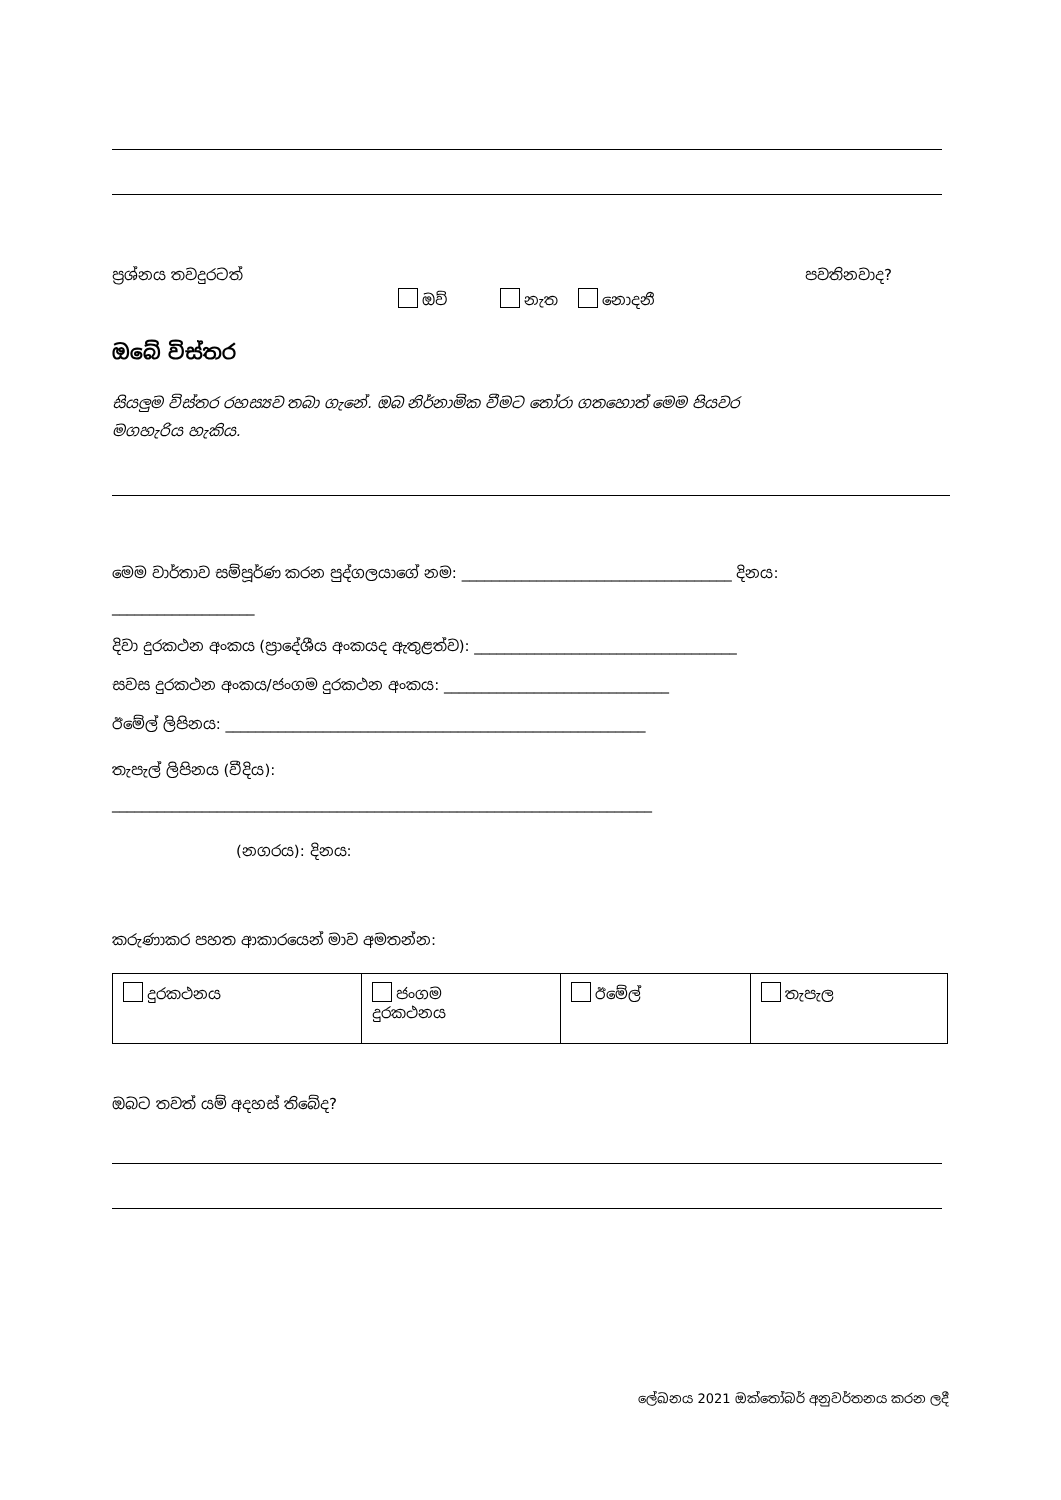ප්‍රශ්නය තවදුරටත් පවතිනවාද?
ඔව් නැත නොදනී
ඔබේ විස්තර
සියලුම විස්තර රහස්‍යව තබා ගැනේ. ඔබ නිර්නාමික වීමට තෝරා ගතහොත් මෙම පියවර මගහැරිය හැකිය.
මෙම වාර්තාව සම්පූර්ණ කරන පුද්ගලයාගේ නම: ____________________________________ දිනය:
___________________
දිවා දුරකථන අංකය (ප්‍රාදේශීය අංකයද ඇතුළත්ව): ___________________________________
සවස දුරකථන අංකය/ජංගම දුරකථන අංකය: ______________________________
ඊමේල් ලිපිනය: ________________________________________________________
තැපැල් ලිපිනය (වීදිය):
________________________________________________________________________
(නගරය): දිනය:
කරුණාකර පහත ආකාරයෙන් මාව අමතන්න:
| දුරකථනය | ජංගම දුරකථනය | ඊමේල් | තැපැල |
ඔබට තවත් යම් අදහස් තිබේද?
ලේඛනය 2021 ඔක්තෝබර් අනුවර්තනය කරන ලදී